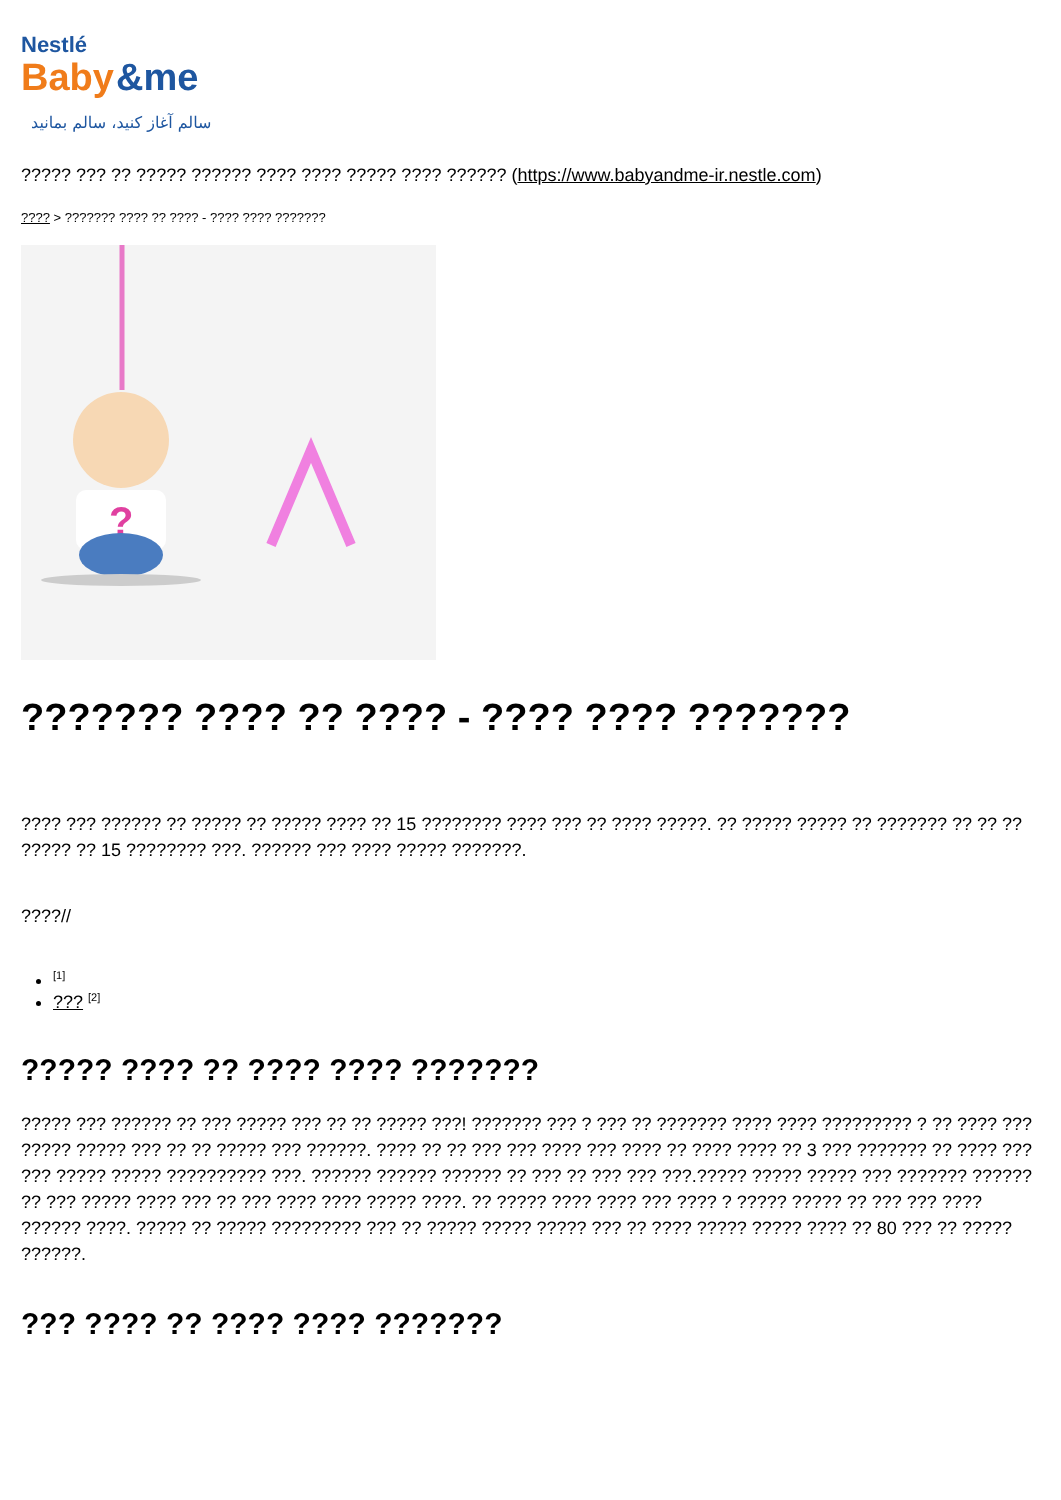Nestlé
Baby
&me
سالم آغاز کنید، سالم بمانید
????? ??? ?? ????? ?????? ???? ???? ????? ???? ?????? (https://www.babyandme-ir.nestle.com)
???? > ??????? ???? ?? ???? - ???? ???? ???????
?
??????? ???? ?? ???? - ???? ???? ???????
???? ??? ?????? ?? ????? ?? ????? ???? ?? 15 ???????? ???? ??? ?? ???? ?????. ?? ????? ????? ?? ??????? ?? ?? ?? ????? ?? 15 ???????? ???. ?????? ??? ???? ????? ???????.
????//
<sup>[1]</sup>
??? <sup>[2]</sup>
????? ???? ?? ???? ???? ???????
????? ??? ?????? ?? ??? ????? ??? ?? ?? ????? ???! ??????? ??? ? ??? ?? ??????? ???? ???? ????????? ? ?? ???? ??? ????? ????? ??? ?? ?? ????? ??? ??????. ???? ?? ?? ??? ??? ???? ??? ???? ?? ???? ???? ?? 3 ??? ??????? ?? ???? ??? ??? ????? ????? ?????????? ???. ?????? ?????? ?????? ?? ??? ?? ??? ??? ???.????? ????? ????? ??? ??????? ?????? ?? ??? ????? ???? ??? ?? ??? ???? ???? ????? ????. ?? ????? ???? ???? ??? ???? ? ????? ????? ?? ??? ??? ???? ?????? ????. ????? ?? ????? ????????? ??? ?? ????? ????? ????? ??? ?? ???? ????? ????? ???? ?? 80 ??? ?? ????? ??????.
??? ???? ?? ???? ???? ???????